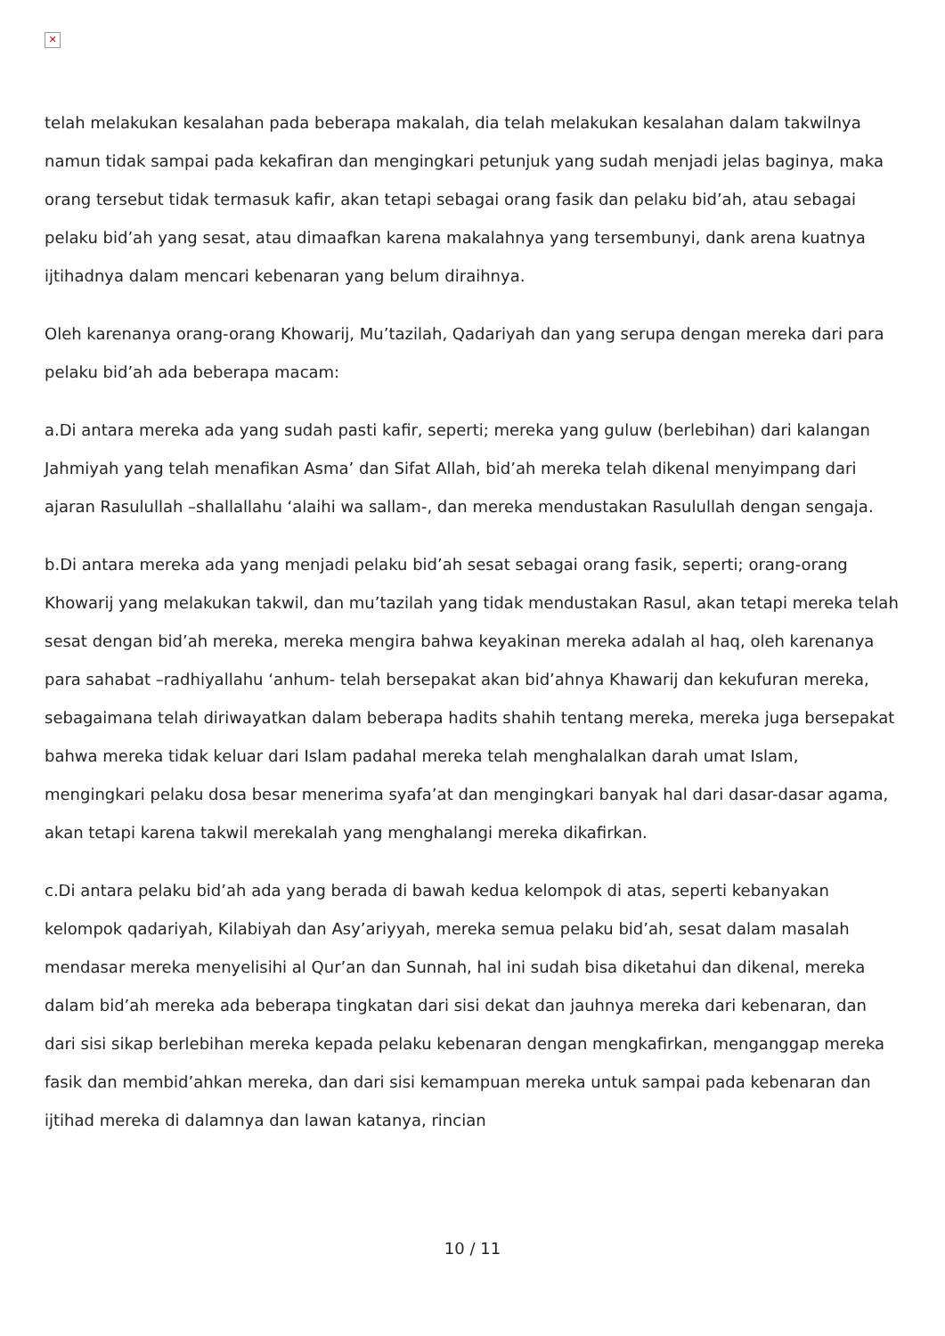✕
telah melakukan kesalahan pada beberapa makalah, dia telah melakukan kesalahan dalam takwilnya namun tidak sampai pada kekafiran dan mengingkari petunjuk yang sudah menjadi jelas baginya, maka orang tersebut tidak termasuk kafir, akan tetapi sebagai orang fasik dan pelaku bid’ah, atau sebagai pelaku bid’ah yang sesat, atau dimaafkan karena makalahnya yang tersembunyi, dank arena kuatnya ijtihadnya dalam mencari kebenaran yang belum diraihnya.
Oleh karenanya orang-orang Khowarij, Mu’tazilah, Qadariyah dan yang serupa dengan mereka dari para pelaku bid’ah ada beberapa macam:
a.Di antara mereka ada yang sudah pasti kafir, seperti; mereka yang guluw (berlebihan) dari kalangan Jahmiyah yang telah menafikan Asma’ dan Sifat Allah, bid’ah mereka telah dikenal menyimpang dari ajaran Rasulullah –shallallahu ‘alaihi wa sallam-, dan mereka mendustakan Rasulullah dengan sengaja.
b.Di antara mereka ada yang menjadi pelaku bid’ah sesat sebagai orang fasik, seperti; orang-orang Khowarij yang melakukan takwil, dan mu’tazilah yang tidak mendustakan Rasul, akan tetapi mereka telah sesat dengan bid’ah mereka, mereka mengira bahwa keyakinan mereka adalah al haq, oleh karenanya para sahabat –radhiyallahu ‘anhum- telah bersepakat akan bid’ahnya Khawarij dan kekufuran mereka, sebagaimana telah diriwayatkan dalam beberapa hadits shahih tentang mereka, mereka juga bersepakat bahwa mereka tidak keluar dari Islam padahal mereka telah menghalalkan darah umat Islam, mengingkari pelaku dosa besar menerima syafa’at dan mengingkari banyak hal dari dasar-dasar agama, akan tetapi karena takwil merekalah yang menghalangi mereka dikafirkan.
c.Di antara pelaku bid’ah ada yang berada di bawah kedua kelompok di atas, seperti kebanyakan kelompok qadariyah, Kilabiyah dan Asy’ariyyah, mereka semua pelaku bid’ah, sesat dalam masalah mendasar mereka menyelisihi al Qur’an dan Sunnah, hal ini sudah bisa diketahui dan dikenal, mereka dalam bid’ah mereka ada beberapa tingkatan dari sisi dekat dan jauhnya mereka dari kebenaran, dan dari sisi sikap berlebihan mereka kepada pelaku kebenaran dengan mengkafirkan, menganggap mereka fasik dan membid’ahkan mereka, dan dari sisi kemampuan mereka untuk sampai pada kebenaran dan ijtihad mereka di dalamnya dan lawan katanya, rincian
10 / 11